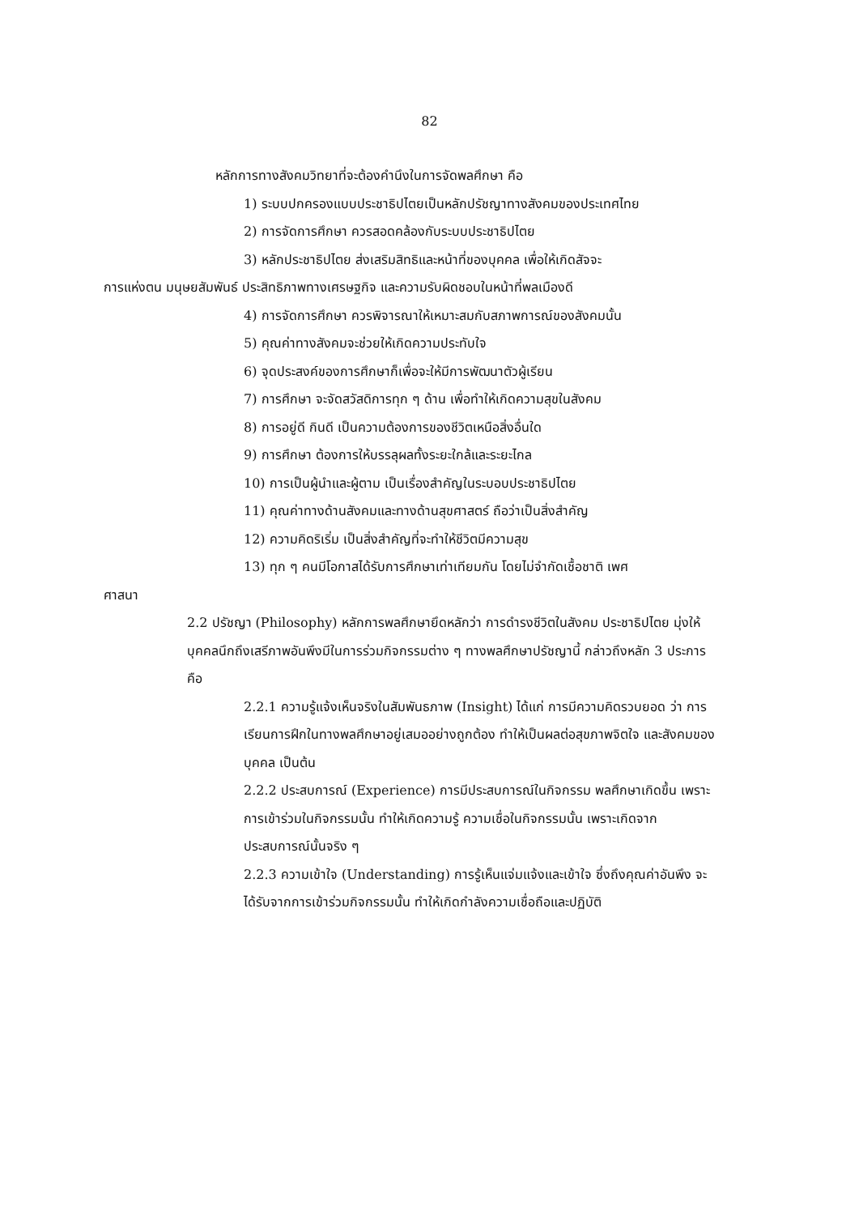82
หลักการทางสังคมวิทยาที่จะต้องคำนึงในการจัดพลศึกษา คือ
1) ระบบปกครองแบบประชาธิปไตยเป็นหลักปรัชญาทางสังคมของประเทศไทย
2) การจัดการศึกษา ควรสอดคล้องกับระบบประชาธิปไตย
3) หลักประชาธิปไตย ส่งเสริมสิทธิและหน้าที่ของบุคคล เพื่อให้เกิดสัจจะ
การแห่งตน มนุษยสัมพันธ์ ประสิทธิภาพทางเศรษฐกิจ และความรับผิดชอบในหน้าที่พลเมืองดี
4) การจัดการศึกษา ควรพิจารณาให้เหมาะสมกับสภาพการณ์ของสังคมนั้น
5) คุณค่าทางสังคมจะช่วยให้เกิดความประทับใจ
6) จุดประสงค์ของการศึกษาก็เพื่อจะให้มีการพัฒนาตัวผู้เรียน
7) การศึกษา จะจัดสวัสดิการทุก ๆ ด้าน เพื่อทำให้เกิดความสุขในสังคม
8) การอยู่ดี กินดี เป็นความต้องการของชีวิตเหนือสิ่งอื่นใด
9) การศึกษา ต้องการให้บรรลุผลทั้งระยะใกล้และระยะไกล
10) การเป็นผู้นำและผู้ตาม เป็นเรื่องสำคัญในระบอบประชาธิปไตย
11) คุณค่าทางด้านสังคมและทางด้านสุขศาสตร์ ถือว่าเป็นสิ่งสำคัญ
12) ความคิดริเริ่ม เป็นสิ่งสำคัญที่จะทำให้ชีวิตมีความสุข
13) ทุก ๆ คนมีโอกาสได้รับการศึกษาเท่าเทียมกัน โดยไม่จำกัดเชื้อชาติ เพศ
ศาสนา
2.2 ปรัชญา (Philosophy) หลักการพลศึกษายึดหลักว่า การดำรงชีวิตในสังคม ประชาธิปไตย มุ่งให้บุคคลนึกถึงเสรีภาพอันพึงมีในการร่วมกิจกรรมต่าง ๆ ทางพลศึกษาปรัชญานี้ กล่าวถึงหลัก 3 ประการ คือ
2.2.1 ความรู้แจ้งเห็นจริงในสัมพันธภาพ (Insight) ได้แก่ การมีความคิดรวบยอด ว่า การเรียนการฝึกในทางพลศึกษาอยู่เสมออย่างถูกต้อง ทำให้เป็นผลต่อสุขภาพจิตใจ และสังคมของบุคคล เป็นต้น
2.2.2 ประสบการณ์ (Experience) การมีประสบการณ์ในกิจกรรม พลศึกษาเกิดขึ้น เพราะการเข้าร่วมในกิจกรรมนั้น ทำให้เกิดความรู้ ความเชื่อในกิจกรรมนั้น เพราะเกิดจาก ประสบการณ์นั้นจริง ๆ
2.2.3 ความเข้าใจ (Understanding) การรู้เห็นแจ่มแจ้งและเข้าใจ ซึ่งถึงคุณค่าอันพึง จะได้รับจากการเข้าร่วมกิจกรรมนั้น ทำให้เกิดกำลังความเชื่อถือและปฏิบัติ